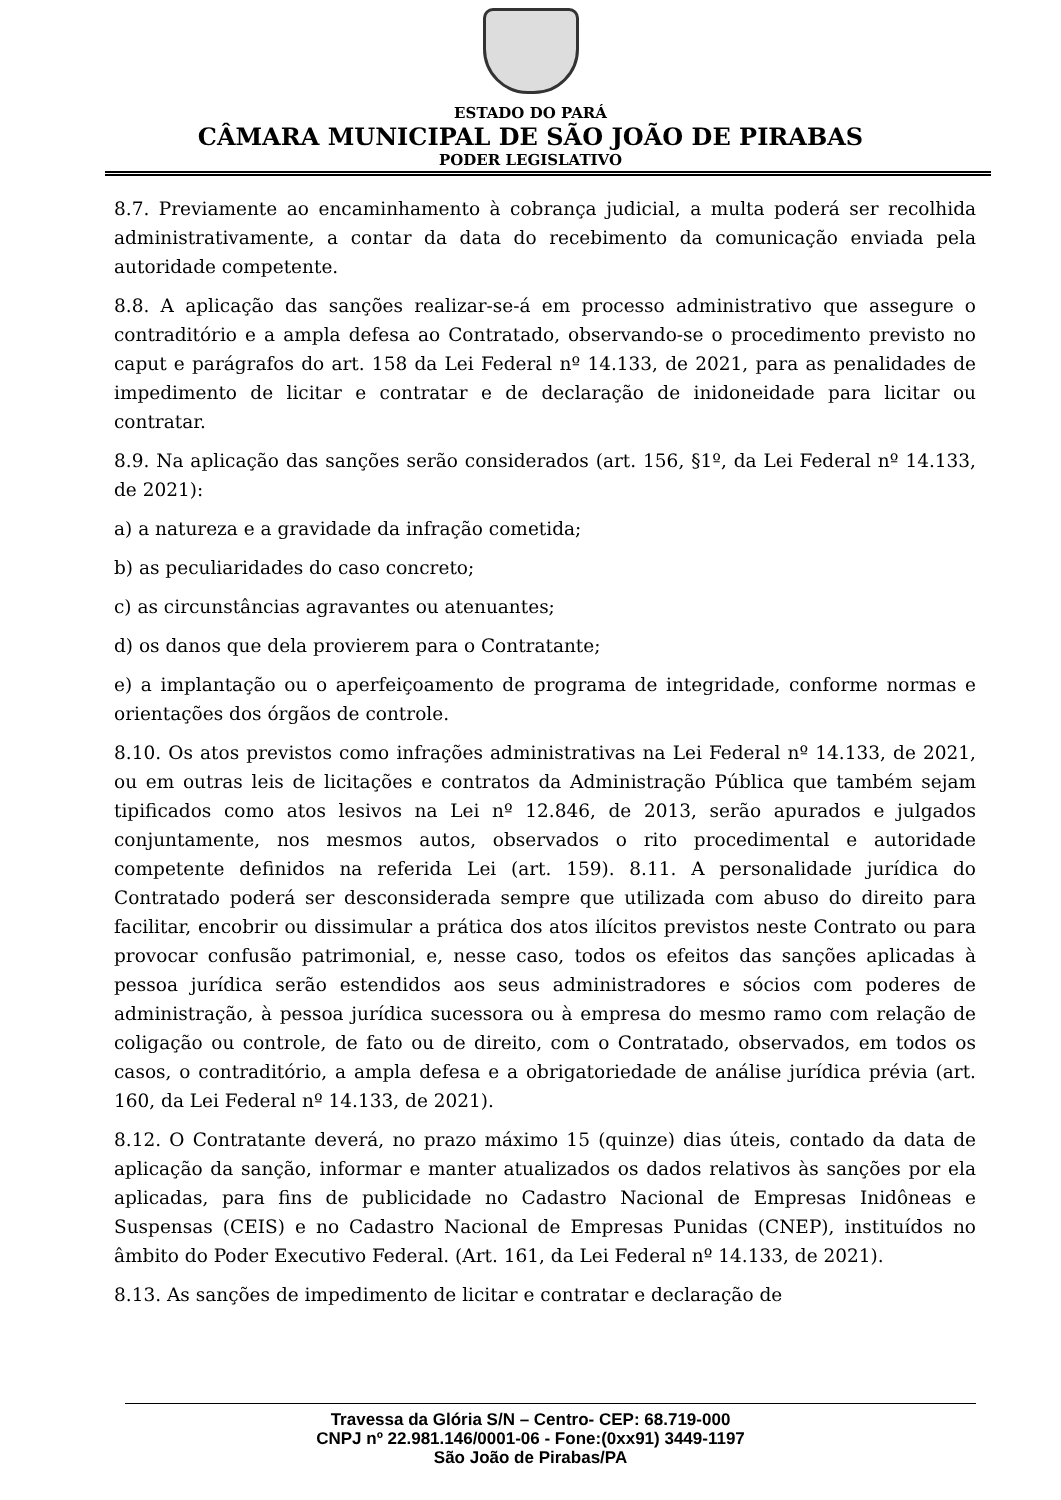ESTADO DO PARÁ
CÂMARA MUNICIPAL DE SÃO JOÃO DE PIRABAS
PODER LEGISLATIVO
8.7. Previamente ao encaminhamento à cobrança judicial, a multa poderá ser recolhida administrativamente, a contar da data do recebimento da comunicação enviada pela autoridade competente.
8.8. A aplicação das sanções realizar-se-á em processo administrativo que assegure o contraditório e a ampla defesa ao Contratado, observando-se o procedimento previsto no caput e parágrafos do art. 158 da Lei Federal nº 14.133, de 2021, para as penalidades de impedimento de licitar e contratar e de declaração de inidoneidade para licitar ou contratar.
8.9. Na aplicação das sanções serão considerados (art. 156, §1º, da Lei Federal nº 14.133, de 2021):
a) a natureza e a gravidade da infração cometida;
b) as peculiaridades do caso concreto;
c) as circunstâncias agravantes ou atenuantes;
d) os danos que dela provierem para o Contratante;
e) a implantação ou o aperfeiçoamento de programa de integridade, conforme normas e orientações dos órgãos de controle.
8.10. Os atos previstos como infrações administrativas na Lei Federal nº 14.133, de 2021, ou em outras leis de licitações e contratos da Administração Pública que também sejam tipificados como atos lesivos na Lei nº 12.846, de 2013, serão apurados e julgados conjuntamente, nos mesmos autos, observados o rito procedimental e autoridade competente definidos na referida Lei (art. 159). 8.11. A personalidade jurídica do Contratado poderá ser desconsiderada sempre que utilizada com abuso do direito para facilitar, encobrir ou dissimular a prática dos atos ilícitos previstos neste Contrato ou para provocar confusão patrimonial, e, nesse caso, todos os efeitos das sanções aplicadas à pessoa jurídica serão estendidos aos seus administradores e sócios com poderes de administração, à pessoa jurídica sucessora ou à empresa do mesmo ramo com relação de coligação ou controle, de fato ou de direito, com o Contratado, observados, em todos os casos, o contraditório, a ampla defesa e a obrigatoriedade de análise jurídica prévia (art. 160, da Lei Federal nº 14.133, de 2021).
8.12. O Contratante deverá, no prazo máximo 15 (quinze) dias úteis, contado da data de aplicação da sanção, informar e manter atualizados os dados relativos às sanções por ela aplicadas, para fins de publicidade no Cadastro Nacional de Empresas Inidôneas e Suspensas (CEIS) e no Cadastro Nacional de Empresas Punidas (CNEP), instituídos no âmbito do Poder Executivo Federal. (Art. 161, da Lei Federal nº 14.133, de 2021).
8.13. As sanções de impedimento de licitar e contratar e declaração de
Travessa da Glória S/N – Centro- CEP: 68.719-000
CNPJ nº 22.981.146/0001-06 - Fone:(0xx91) 3449-1197
São João de Pirabas/PA